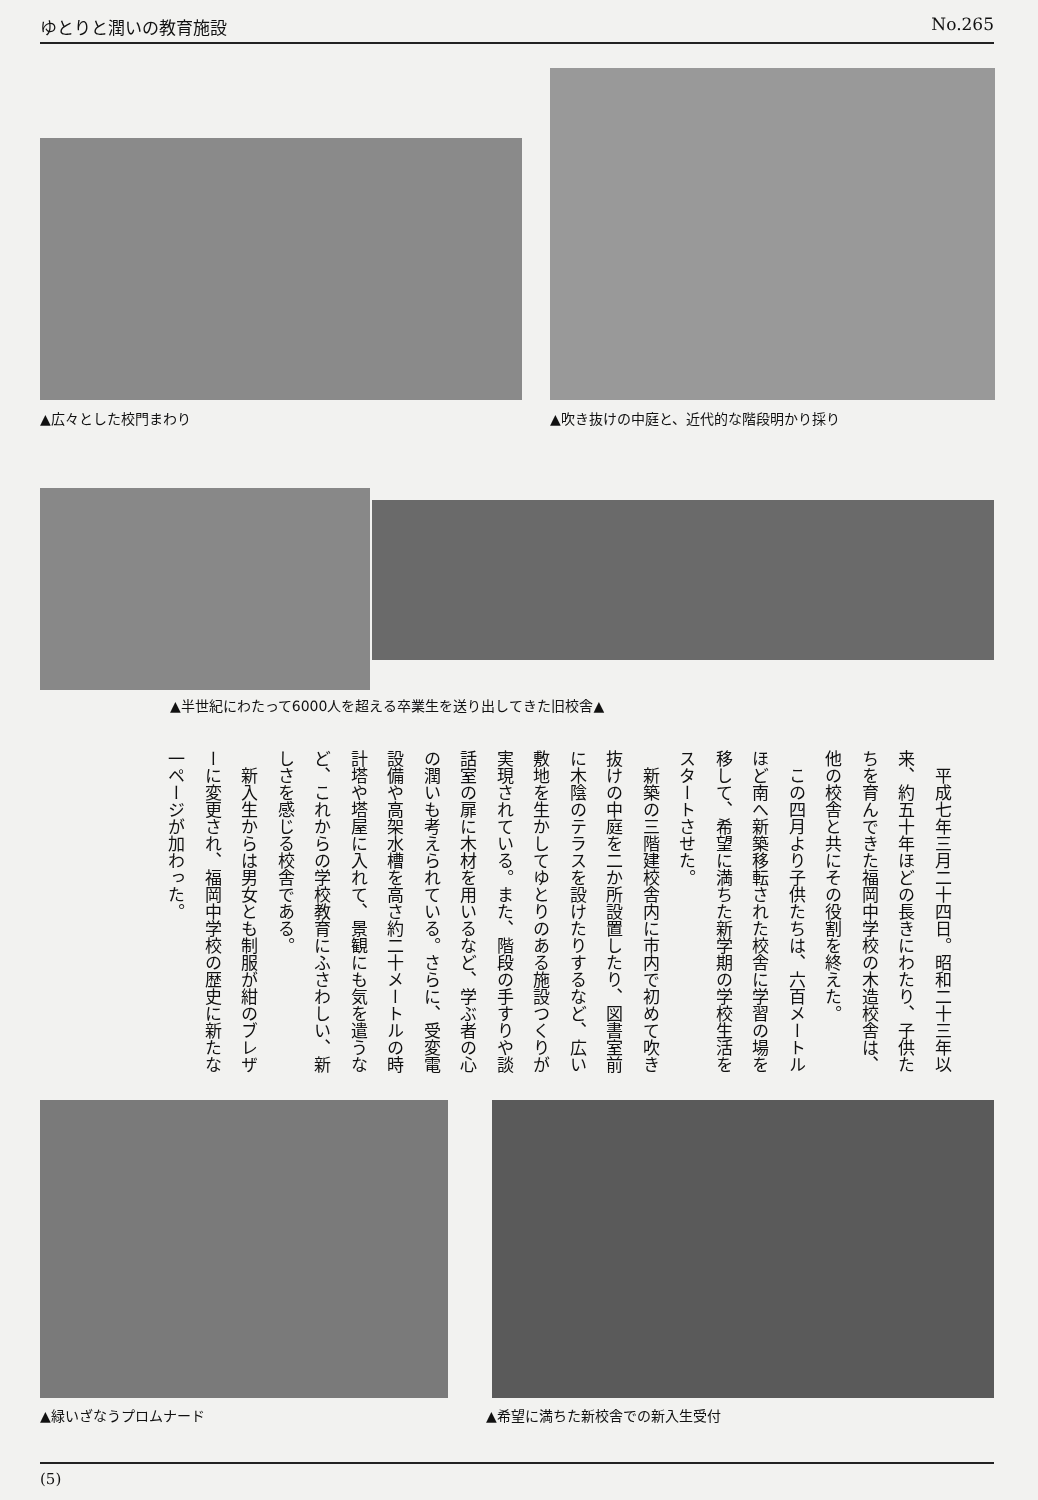ゆとりと潤いの教育施設 No.265
▲広々とした校門まわり
▲吹き抜けの中庭と、近代的な階段明かり採り
▲半世紀にわたって6000人を超える卒業生を送り出してきた旧校舎▲
　平成七年三月二十四日。昭和二十三年以来、約五十年ほどの長きにわたり、子供たちを育んできた福岡中学校の木造校舎は、他の校舎と共にその役割を終えた。
　この四月より子供たちは、六百メートルほど南へ新築移転された校舎に学習の場を移して、希望に満ちた新学期の学校生活をスタートさせた。
　新築の三階建校舎内に市内で初めて吹き抜けの中庭を二か所設置したり、図書室前に木陰のテラスを設けたりするなど、広い敷地を生かしてゆとりのある施設つくりが実現されている。また、階段の手すりや談話室の扉に木材を用いるなど、学ぶ者の心の潤いも考えられている。さらに、受変電設備や高架水槽を高さ約二十メートルの時計塔や塔屋に入れて、景観にも気を遣うなど、これからの学校教育にふさわしい、新しさを感じる校舎である。
　新入生からは男女とも制服が紺のブレザーに変更され、福岡中学校の歴史に新たな一ページが加わった。
▲緑いざなうプロムナード ▲希望に満ちた新校舎での新入生受付
(5)